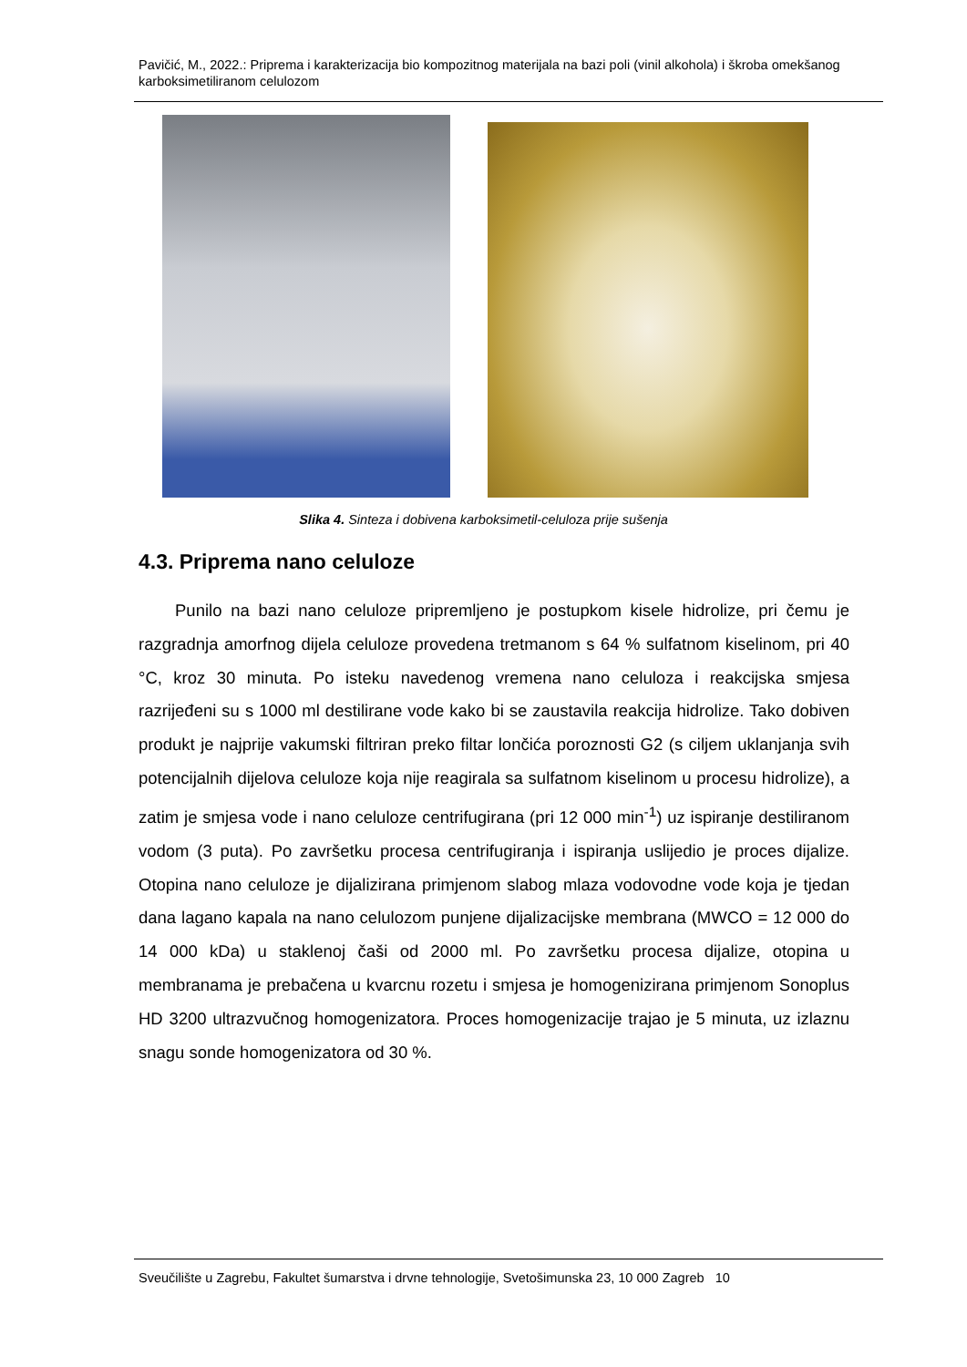Pavičić, M., 2022.: Priprema i karakterizacija bio kompozitnog materijala na bazi poli (vinil alkohola) i škroba omekšanog karboksimetiliranom celulozom
Slika 4. Sinteza i dobivena karboksimetil-celuloza prije sušenja
4.3. Priprema nano celuloze
Punilo na bazi nano celuloze pripremljeno je postupkom kisele hidrolize, pri čemu je razgradnja amorfnog dijela celuloze provedena tretmanom s 64 % sulfatnom kiselinom, pri 40 °C, kroz 30 minuta. Po isteku navedenog vremena nano celuloza i reakcijska smjesa razrijeđeni su s 1000 ml destilirane vode kako bi se zaustavila reakcija hidrolize. Tako dobiven produkt je najprije vakumski filtriran preko filtar lončića poroznosti G2 (s ciljem uklanjanja svih potencijalnih dijelova celuloze koja nije reagirala sa sulfatnom kiselinom u procesu hidrolize), a zatim je smjesa vode i nano celuloze centrifugirana (pri 12 000 min<sup>-1</sup>) uz ispiranje destiliranom vodom (3 puta). Po završetku procesa centrifugiranja i ispiranja uslijedio je proces dijalize. Otopina nano celuloze je dijalizirana primjenom slabog mlaza vodovodne vode koja je tjedan dana lagano kapala na nano celulozom punjene dijalizacijske membrana (MWCO = 12 000 do 14 000 kDa) u staklenoj čaši od 2000 ml. Po završetku procesa dijalize, otopina u membranama je prebačena u kvarcnu rozetu i smjesa je homogenizirana primjenom Sonoplus HD 3200 ultrazvučnog homogenizatora. Proces homogenizacije trajao je 5 minuta, uz izlaznu snagu sonde homogenizatora od 30 %.
Sveučilište u Zagrebu, Fakultet šumarstva i drvne tehnologije, Svetošimunska 23, 10 000 Zagreb 10